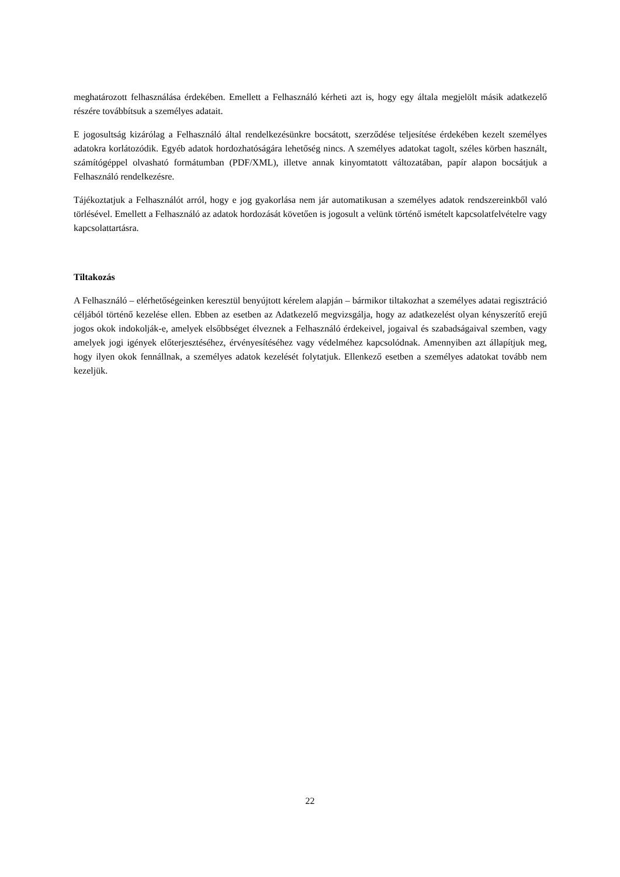meghatározott felhasználása érdekében. Emellett a Felhasználó kérheti azt is, hogy egy általa megjelölt másik adatkezelő részére továbbítsuk a személyes adatait.
E jogosultság kizárólag a Felhasználó által rendelkezésünkre bocsátott, szerződése teljesítése érdekében kezelt személyes adatokra korlátozódik. Egyéb adatok hordozhatóságára lehetőség nincs. A személyes adatokat tagolt, széles körben használt, számítógéppel olvasható formátumban (PDF/XML), illetve annak kinyomtatott változatában, papír alapon bocsátjuk a Felhasználó rendelkezésre.
Tájékoztatjuk a Felhasználót arról, hogy e jog gyakorlása nem jár automatikusan a személyes adatok rendszereinkből való törlésével. Emellett a Felhasználó az adatok hordozását követően is jogosult a velünk történő ismételt kapcsolatfelvételre vagy kapcsolattartásra.
Tiltakozás
A Felhasználó – elérhetőségeinken keresztül benyújtott kérelem alapján – bármikor tiltakozhat a személyes adatai regisztráció céljából történő kezelése ellen. Ebben az esetben az Adatkezelő megvizsgálja, hogy az adatkezelést olyan kényszerítő erejű jogos okok indokolják-e, amelyek elsőbbséget élveznek a Felhasználó érdekeivel, jogaival és szabadságaival szemben, vagy amelyek jogi igények előterjesztéséhez, érvényesítéséhez vagy védelméhez kapcsolódnak. Amennyiben azt állapítjuk meg, hogy ilyen okok fennállnak, a személyes adatok kezelését folytatjuk. Ellenkező esetben a személyes adatokat tovább nem kezeljük.
22